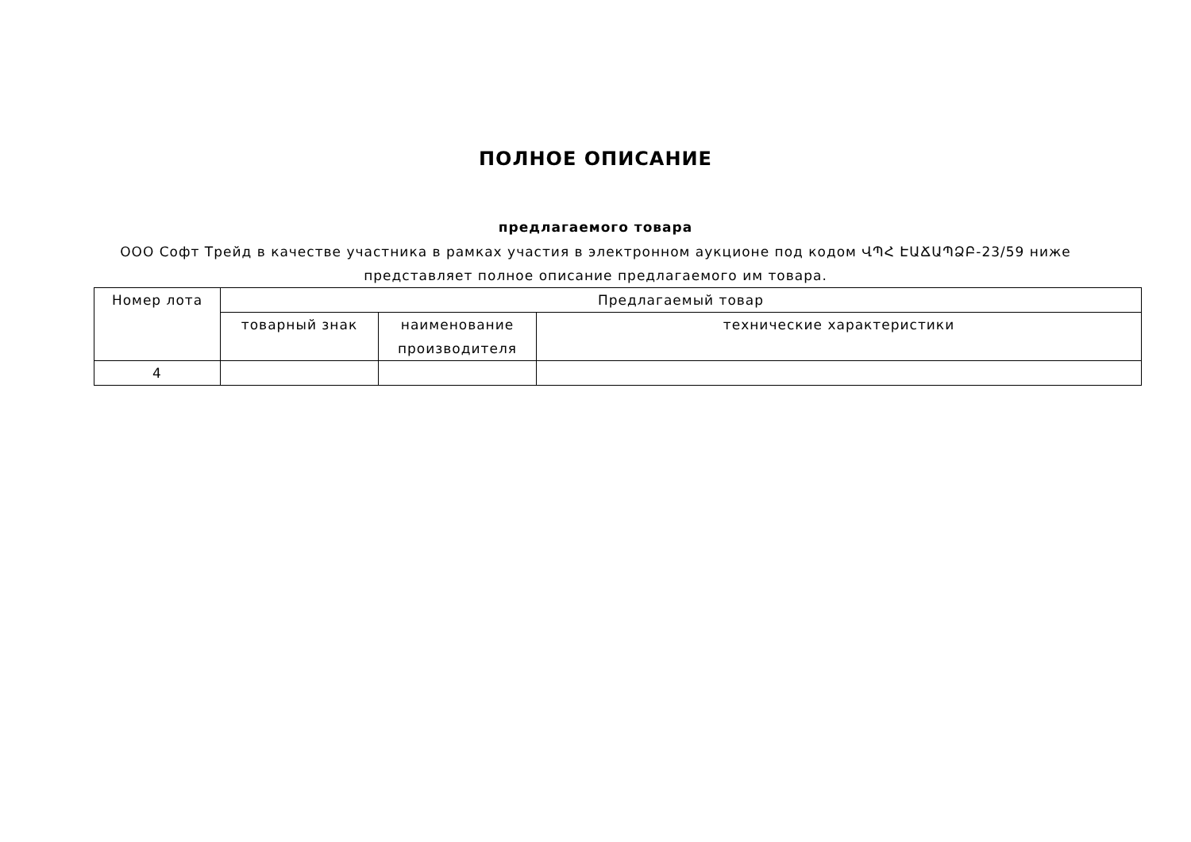ПОЛНОЕ ОПИСАНИЕ
предлагаемого товара
ООО Софт Трейд в качестве участника в рамках участия в электронном аукционе под кодом ՎՊՀ ԷԱՃԱՊՁԲ-23/59 ниже представляет полное описание предлагаемого им товара.
| Номер лота | Предлагаемый товар | | |
| | товарный знак | наименование производителя | технические характеристики |
| 4 | | | |